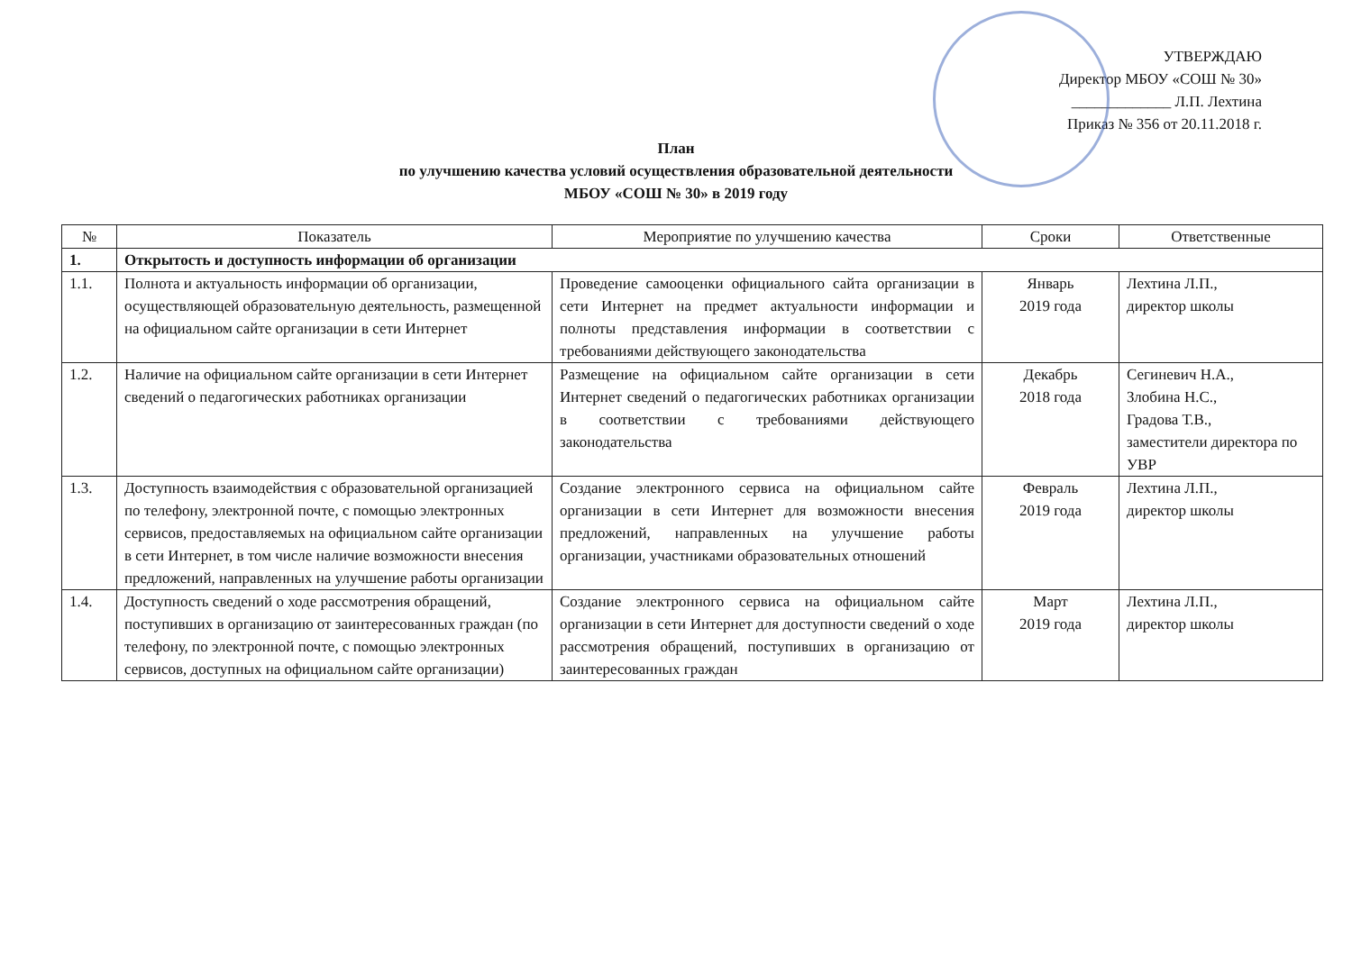УТВЕРЖДАЮ
Директор МБОУ «СОШ № 30»
_____________ Л.П. Лехтина
Приказ № 356 от 20.11.2018 г.
План
по улучшению качества условий осуществления образовательной деятельности
МБОУ «СОШ № 30» в 2019 году
| № | Показатель | Мероприятие по улучшению качества | Сроки | Ответственные |
| --- | --- | --- | --- | --- |
| 1. | Открытость и доступность информации об организации | | | |
| 1.1. | Полнота и актуальность информации об организации, осуществляющей образовательную деятельность, размещенной на официальном сайте организации в сети Интернет | Проведение самооценки официального сайта организации в сети Интернет на предмет актуальности информации и полноты представления информации в соответствии с требованиями действующего законодательства | Январь 2019 года | Лехтина Л.П., директор школы |
| 1.2. | Наличие на официальном сайте организации в сети Интернет сведений о педагогических работниках организации | Размещение на официальном сайте организации в сети Интернет сведений о педагогических работниках организации в соответствии с требованиями действующего законодательства | Декабрь 2018 года | Сегиневич Н.А., Злобина Н.С., Градова Т.В., заместители директора по УВР |
| 1.3. | Доступность взаимодействия с образовательной организацией по телефону, электронной почте, с помощью электронных сервисов, предоставляемых на официальном сайте организации в сети Интернет, в том числе наличие возможности внесения предложений, направленных на улучшение работы организации | Создание электронного сервиса на официальном сайте организации в сети Интернет для возможности внесения предложений, направленных на улучшение работы организации, участниками образовательных отношений | Февраль 2019 года | Лехтина Л.П., директор школы |
| 1.4. | Доступность сведений о ходе рассмотрения обращений, поступивших в организацию от заинтересованных граждан (по телефону, по электронной почте, с помощью электронных сервисов, доступных на официальном сайте организации) | Создание электронного сервиса на официальном сайте организации в сети Интернет для доступности сведений о ходе рассмотрения обращений, поступивших в организацию от заинтересованных граждан | Март 2019 года | Лехтина Л.П., директор школы |